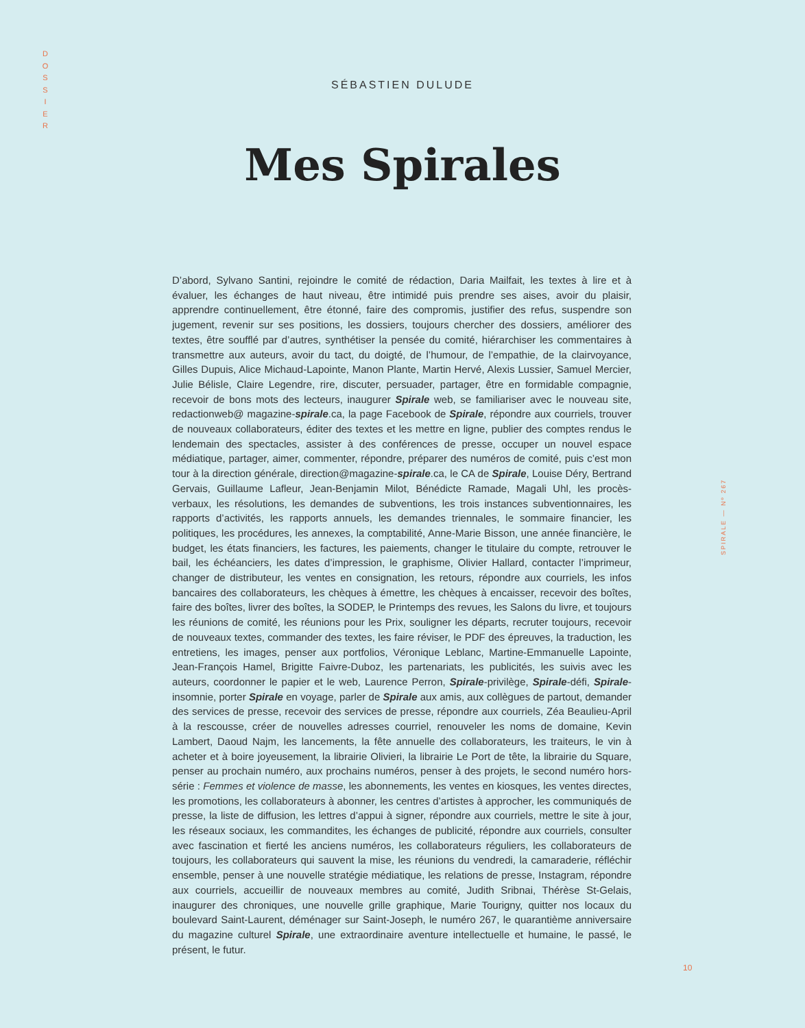D
O
S
S
I
E
R
SPIRALE — Nº 267
SÉBASTIEN DULUDE
Mes Spirales
D’abord, Sylvano Santini, rejoindre le comité de rédaction, Daria Mailfait, les textes à lire et à évaluer, les échanges de haut niveau, être intimidé puis prendre ses aises, avoir du plaisir, apprendre continuellement, être étonné, faire des compromis, justifier des refus, suspendre son jugement, revenir sur ses positions, les dossiers, toujours chercher des dossiers, améliorer des textes, être soufflé par d’autres, synthétiser la pensée du comité, hiérarchiser les commentaires à transmettre aux auteurs, avoir du tact, du doigté, de l’humour, de l’empathie, de la clairvoyance, Gilles Dupuis, Alice Michaud-Lapointe, Manon Plante, Martin Hervé, Alexis Lussier, Samuel Mercier, Julie Bélisle, Claire Legendre, rire, discuter, persuader, partager, être en formidable compagnie, recevoir de bons mots des lecteurs, inaugurer Spirale web, se familiariser avec le nouveau site, redactionweb@ magazine-spirale.ca, la page Facebook de Spirale, répondre aux courriels, trouver de nouveaux collaborateurs, éditer des textes et les mettre en ligne, publier des comptes rendus le lendemain des spectacles, assister à des conférences de presse, occuper un nouvel espace médiatique, partager, aimer, commenter, répondre, préparer des numéros de comité, puis c’est mon tour à la direction générale, direction@magazine-spirale.ca, le CA de Spirale, Louise Déry, Bertrand Gervais, Guillaume Lafleur, Jean-Benjamin Milot, Bénédicte Ramade, Magali Uhl, les procès-verbaux, les résolutions, les demandes de subventions, les trois instances subventionnaires, les rapports d’activités, les rapports annuels, les demandes triennales, le sommaire financier, les politiques, les procédures, les annexes, la comptabilité, Anne-Marie Bisson, une année financière, le budget, les états financiers, les factures, les paiements, changer le titulaire du compte, retrouver le bail, les échéanciers, les dates d’impression, le graphisme, Olivier Hallard, contacter l’imprimeur, changer de distributeur, les ventes en consignation, les retours, répondre aux courriels, les infos bancaires des collaborateurs, les chèques à émettre, les chèques à encaisser, recevoir des boîtes, faire des boîtes, livrer des boîtes, la SODEP, le Printemps des revues, les Salons du livre, et toujours les réunions de comité, les réunions pour les Prix, souligner les départs, recruter toujours, recevoir de nouveaux textes, commander des textes, les faire réviser, le PDF des épreuves, la traduction, les entretiens, les images, penser aux portfolios, Véronique Leblanc, Martine-Emmanuelle Lapointe, Jean-François Hamel, Brigitte Faivre-Duboz, les partenariats, les publicités, les suivis avec les auteurs, coordonner le papier et le web, Laurence Perron, Spirale-privilège, Spirale-défi, Spirale-insomnie, porter Spirale en voyage, parler de Spirale aux amis, aux collègues de partout, demander des services de presse, recevoir des services de presse, répondre aux courriels, Zéa Beaulieu-April à la rescousse, créer de nouvelles adresses courriel, renouveler les noms de domaine, Kevin Lambert, Daoud Najm, les lancements, la fête annuelle des collaborateurs, les traiteurs, le vin à acheter et à boire joyeusement, la librairie Olivieri, la librairie Le Port de tête, la librairie du Square, penser au prochain numéro, aux prochains numéros, penser à des projets, le second numéro hors-série : Femmes et violence de masse, les abonnements, les ventes en kiosques, les ventes directes, les promotions, les collaborateurs à abonner, les centres d’artistes à approcher, les communiqués de presse, la liste de diffusion, les lettres d’appui à signer, répondre aux courriels, mettre le site à jour, les réseaux sociaux, les commandites, les échanges de publicité, répondre aux courriels, consulter avec fascination et fierté les anciens numéros, les collaborateurs réguliers, les collaborateurs de toujours, les collaborateurs qui sauvent la mise, les réunions du vendredi, la camaraderie, réfléchir ensemble, penser à une nouvelle stratégie médiatique, les relations de presse, Instagram, répondre aux courriels, accueillir de nouveaux membres au comité, Judith Sribnai, Thérèse St-Gelais, inaugurer des chroniques, une nouvelle grille graphique, Marie Tourigny, quitter nos locaux du boulevard Saint-Laurent, déménager sur Saint-Joseph, le numéro 267, le quarantième anniversaire du magazine culturel Spirale, une extraordinaire aventure intellectuelle et humaine, le passé, le présent, le futur.
10